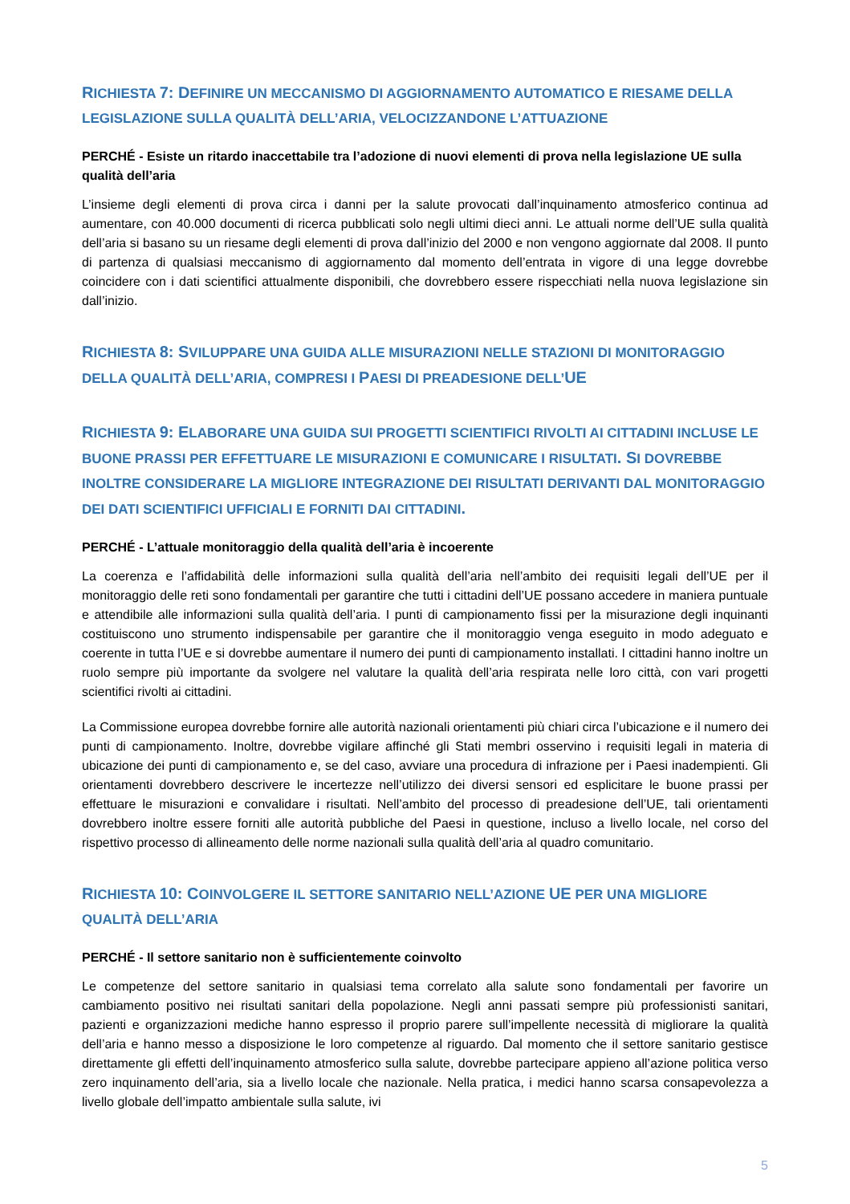RICHIESTA 7: DEFINIRE UN MECCANISMO DI AGGIORNAMENTO AUTOMATICO E RIESAME DELLA LEGISLAZIONE SULLA QUALITÀ DELL’ARIA, VELOCIZZANDONE L’ATTUAZIONE
PERCHÉ - Esiste un ritardo inaccettabile tra l’adozione di nuovi elementi di prova nella legislazione UE sulla qualità dell’aria
L’insieme degli elementi di prova circa i danni per la salute provocati dall’inquinamento atmosferico continua ad aumentare, con 40.000 documenti di ricerca pubblicati solo negli ultimi dieci anni. Le attuali norme dell’UE sulla qualità dell’aria si basano su un riesame degli elementi di prova dall’inizio del 2000 e non vengono aggiornate dal 2008. Il punto di partenza di qualsiasi meccanismo di aggiornamento dal momento dell’entrata in vigore di una legge dovrebbe coincidere con i dati scientifici attualmente disponibili, che dovrebbero essere rispecchiati nella nuova legislazione sin dall’inizio.
RICHIESTA 8: SVILUPPARE UNA GUIDA ALLE MISURAZIONI NELLE STAZIONI DI MONITORAGGIO DELLA QUALITÀ DELL’ARIA, COMPRESI I PAESI DI PREADESIONE DELL’UE
RICHIESTA 9: ELABORARE UNA GUIDA SUI PROGETTI SCIENTIFICI RIVOLTI AI CITTADINI INCLUSE LE BUONE PRASSI PER EFFETTUARE LE MISURAZIONI E COMUNICARE I RISULTATI. SI DOVREBBE INOLTRE CONSIDERARE LA MIGLIORE INTEGRAZIONE DEI RISULTATI DERIVANTI DAL MONITORAGGIO DEI DATI SCIENTIFICI UFFICIALI E FORNITI DAI CITTADINI.
PERCHÉ - L’attuale monitoraggio della qualità dell’aria è incoerente
La coerenza e l’affidabilità delle informazioni sulla qualità dell’aria nell’ambito dei requisiti legali dell’UE per il monitoraggio delle reti sono fondamentali per garantire che tutti i cittadini dell’UE possano accedere in maniera puntuale e attendibile alle informazioni sulla qualità dell’aria. I punti di campionamento fissi per la misurazione degli inquinanti costituiscono uno strumento indispensabile per garantire che il monitoraggio venga eseguito in modo adeguato e coerente in tutta l’UE e si dovrebbe aumentare il numero dei punti di campionamento installati. I cittadini hanno inoltre un ruolo sempre più importante da svolgere nel valutare la qualità dell’aria respirata nelle loro città, con vari progetti scientifici rivolti ai cittadini.
La Commissione europea dovrebbe fornire alle autorità nazionali orientamenti più chiari circa l’ubicazione e il numero dei punti di campionamento. Inoltre, dovrebbe vigilare affinché gli Stati membri osservino i requisiti legali in materia di ubicazione dei punti di campionamento e, se del caso, avviare una procedura di infrazione per i Paesi inadempienti. Gli orientamenti dovrebbero descrivere le incertezze nell’utilizzo dei diversi sensori ed esplicitare le buone prassi per effettuare le misurazioni e convalidare i risultati. Nell’ambito del processo di preadesione dell’UE, tali orientamenti dovrebbero inoltre essere forniti alle autorità pubbliche del Paesi in questione, incluso a livello locale, nel corso del rispettivo processo di allineamento delle norme nazionali sulla qualità dell’aria al quadro comunitario.
RICHIESTA 10: COINVOLGERE IL SETTORE SANITARIO NELL’AZIONE UE PER UNA MIGLIORE QUALITÀ DELL’ARIA
PERCHÉ - Il settore sanitario non è sufficientemente coinvolto
Le competenze del settore sanitario in qualsiasi tema correlato alla salute sono fondamentali per favorire un cambiamento positivo nei risultati sanitari della popolazione. Negli anni passati sempre più professionisti sanitari, pazienti e organizzazioni mediche hanno espresso il proprio parere sull’impellente necessità di migliorare la qualità dell’aria e hanno messo a disposizione le loro competenze al riguardo. Dal momento che il settore sanitario gestisce direttamente gli effetti dell’inquinamento atmosferico sulla salute, dovrebbe partecipare appieno all’azione politica verso zero inquinamento dell’aria, sia a livello locale che nazionale. Nella pratica, i medici hanno scarsa consapevolezza a livello globale dell’impatto ambientale sulla salute, ivi
5